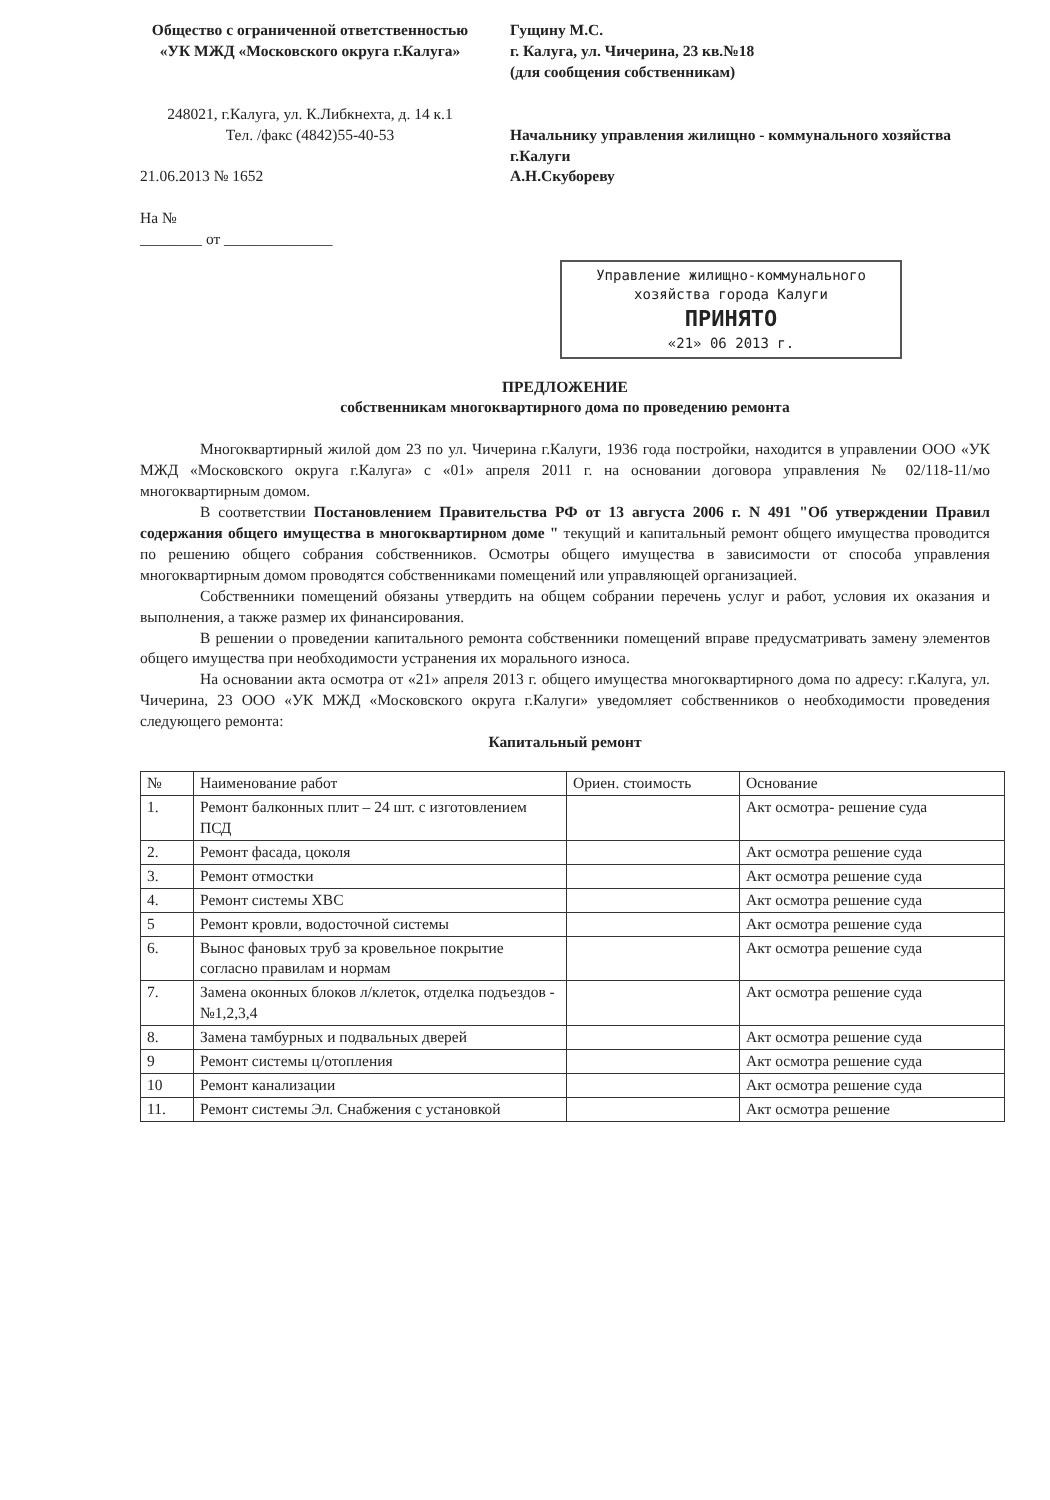Общество с ограниченной ответственностью «УК МЖД «Московского округа г.Калуга»
248021, г.Калуга, ул. К.Либкнехта, д. 14 к.1
Тел. /факс (4842)55-40-53
21.06.2013 № 1652
На №
________ от ______________
Гущину М.С.
г. Калуга, ул. Чичерина, 23 кв.№18
(для сообщения собственникам)
Начальнику управления жилищно - коммунального хозяйства
г.Калуги
А.Н.Скубореву
Управление жилищно-коммунального хозяйства города Калуги
ПРИНЯТО
«21» 06 2013 г.
ПРЕДЛОЖЕНИЕ
собственникам многоквартирного дома по проведению ремонта
Многоквартирный жилой дом 23 по ул. Чичерина г.Калуги, 1936 года постройки, находится в управлении ООО «УК МЖД «Московского округа г.Калуга» с «01» апреля 2011 г. на основании договора управления № 02/118-11/мо многоквартирным домом.
В соответствии Постановлением Правительства РФ от 13 августа 2006 г. N 491 "Об утверждении Правил содержания общего имущества в многоквартирном доме " текущий и капитальный ремонт общего имущества проводится по решению общего собрания собственников. Осмотры общего имущества в зависимости от способа управления многоквартирным домом проводятся собственниками помещений или управляющей организацией.
Собственники помещений обязаны утвердить на общем собрании перечень услуг и работ, условия их оказания и выполнения, а также размер их финансирования.
В решении о проведении капитального ремонта собственники помещений вправе предусматривать замену элементов общего имущества при необходимости устранения их морального износа.
На основании акта осмотра от «21» апреля 2013 г. общего имущества многоквартирного дома по адресу: г.Калуга, ул. Чичерина, 23 ООО «УК МЖД «Московского округа г.Калуги» уведомляет собственников о необходимости проведения следующего ремонта:
Капитальный ремонт
| № | Наименование работ | Ориен. стоимость | Основание |
| --- | --- | --- | --- |
| 1. | Ремонт балконных плит – 24 шт. с изготовлением ПСД | | Акт осмотра- решение суда |
| 2. | Ремонт фасада, цоколя | | Акт осмотра решение суда |
| 3. | Ремонт отмостки | | Акт осмотра решение суда |
| 4. | Ремонт системы ХВС | | Акт осмотра решение суда |
| 5 | Ремонт кровли, водосточной системы | | Акт осмотра решение суда |
| 6. | Вынос фановых труб за кровельное покрытие согласно правилам и нормам | | Акт осмотра решение суда |
| 7. | Замена оконных блоков л/клеток, отделка подъездов - №1,2,3,4 | | Акт осмотра решение суда |
| 8. | Замена тамбурных и подвальных дверей | | Акт осмотра решение суда |
| 9 | Ремонт системы ц/отопления | | Акт осмотра решение суда |
| 10 | Ремонт канализации | | Акт осмотра решение суда |
| 11. | Ремонт системы Эл. Снабжения с установкой | | Акт осмотра решение |